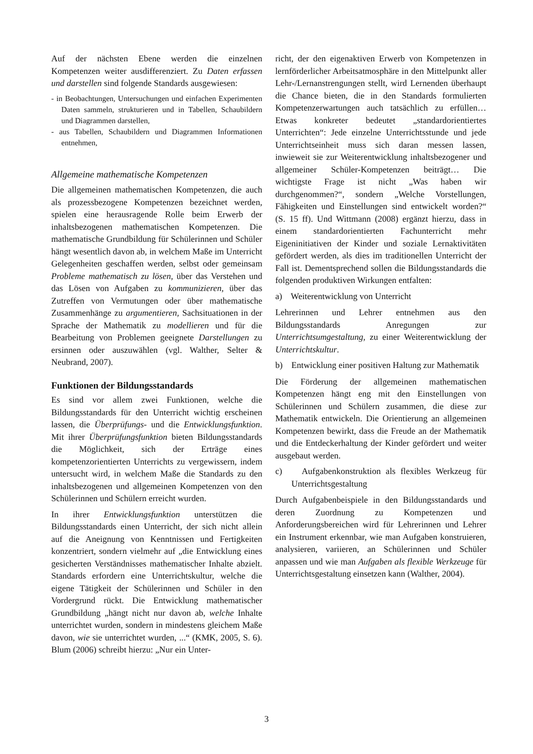Auf der nächsten Ebene werden die einzelnen Kompetenzen weiter ausdifferenziert. Zu Daten erfassen und darstellen sind folgende Standards ausgewiesen:
- in Beobachtungen, Untersuchungen und einfachen Experimenten Daten sammeln, strukturieren und in Tabellen, Schaubildern und Diagrammen darstellen,
- aus Tabellen, Schaubildern und Diagrammen Informationen entnehmen,
Allgemeine mathematische Kompetenzen
Die allgemeinen mathematischen Kompetenzen, die auch als prozessbezogene Kompetenzen bezeichnet werden, spielen eine herausragende Rolle beim Erwerb der inhaltsbezogenen mathematischen Kompetenzen. Die mathematische Grundbildung für Schülerinnen und Schüler hängt wesentlich davon ab, in welchem Maße im Unterricht Gelegenheiten geschaffen werden, selbst oder gemeinsam Probleme mathematisch zu lösen, über das Verstehen und das Lösen von Aufgaben zu kommunizieren, über das Zutreffen von Vermutungen oder über mathematische Zusammenhänge zu argumentieren, Sachsituationen in der Sprache der Mathematik zu modellieren und für die Bearbeitung von Problemen geeignete Darstellungen zu ersinnen oder auszuwählen (vgl. Walther, Selter & Neubrand, 2007).
Funktionen der Bildungsstandards
Es sind vor allem zwei Funktionen, welche die Bildungsstandards für den Unterricht wichtig erscheinen lassen, die Überprüfungs- und die Entwicklungsfunktion. Mit ihrer Überprüfungsfunktion bieten Bildungsstandards die Möglichkeit, sich der Erträge eines kompetenzorientierten Unterrichts zu vergewissern, indem untersucht wird, in welchem Maße die Standards zu den inhaltsbezogenen und allgemeinen Kompetenzen von den Schülerinnen und Schülern erreicht wurden.
In ihrer Entwicklungsfunktion unterstützen die Bildungsstandards einen Unterricht, der sich nicht allein auf die Aneignung von Kenntnissen und Fertigkeiten konzentriert, sondern vielmehr auf „die Entwicklung eines gesicherten Verständnisses mathematischer Inhalte abzielt. Standards erfordern eine Unterrichtskultur, welche die eigene Tätigkeit der Schülerinnen und Schüler in den Vordergrund rückt. Die Entwicklung mathematischer Grundbildung „hängt nicht nur davon ab, welche Inhalte unterrichtet wurden, sondern in mindestens gleichem Maße davon, wie sie unterrichtet wurden, ...“ (KMK, 2005, S. 6). Blum (2006) schreibt hierzu: „Nur ein Unter-
richt, der den eigenaktiven Erwerb von Kompetenzen in lernförderlicher Arbeitsatmosphäre in den Mittelpunkt aller Lehr-/Lernanstrengungen stellt, wird Lernenden überhaupt die Chance bieten, die in den Standards formulierten Kompetenzerwartungen auch tatsächlich zu erfüllen… Etwas konkreter bedeutet „standardorientiertes Unterrichten“: Jede einzelne Unterrichtsstunde und jede Unterrichtseinheit muss sich daran messen lassen, inwieweit sie zur Weiterentwicklung inhaltsbezogener und allgemeiner Schüler-Kompetenzen beiträgt… Die wichtigste Frage ist nicht „Was haben wir durchgenommen?“, sondern „Welche Vorstellungen, Fähigkeiten und Einstellungen sind entwickelt worden?“ (S. 15 ff). Und Wittmann (2008) ergänzt hierzu, dass in einem standardorientierten Fachunterricht mehr Eigeninitiativen der Kinder und soziale Lernaktivitäten gefördert werden, als dies im traditionellen Unterricht der Fall ist. Dementsprechend sollen die Bildungsstandards die folgenden produktiven Wirkungen entfalten:
a) Weiterentwicklung von Unterricht
Lehrerinnen und Lehrer entnehmen aus den Bildungsstandards Anregungen zur Unterrichtsumgestaltung, zu einer Weiterentwicklung der Unterrichtskultur.
b) Entwicklung einer positiven Haltung zur Mathematik
Die Förderung der allgemeinen mathematischen Kompetenzen hängt eng mit den Einstellungen von Schülerinnen und Schülern zusammen, die diese zur Mathematik entwickeln. Die Orientierung an allgemeinen Kompetenzen bewirkt, dass die Freude an der Mathematik und die Entdeckerhaltung der Kinder gefördert und weiter ausgebaut werden.
c) Aufgabenkonstruktion als flexibles Werkzeug für Unterrichtsgestaltung
Durch Aufgabenbeispiele in den Bildungsstandards und deren Zuordnung zu Kompetenzen und Anforderungsbereichen wird für Lehrerinnen und Lehrer ein Instrument erkennbar, wie man Aufgaben konstruieren, analysieren, variieren, an Schülerinnen und Schüler anpassen und wie man Aufgaben als flexible Werkzeuge für Unterrichtsgestaltung einsetzen kann (Walther, 2004).
3